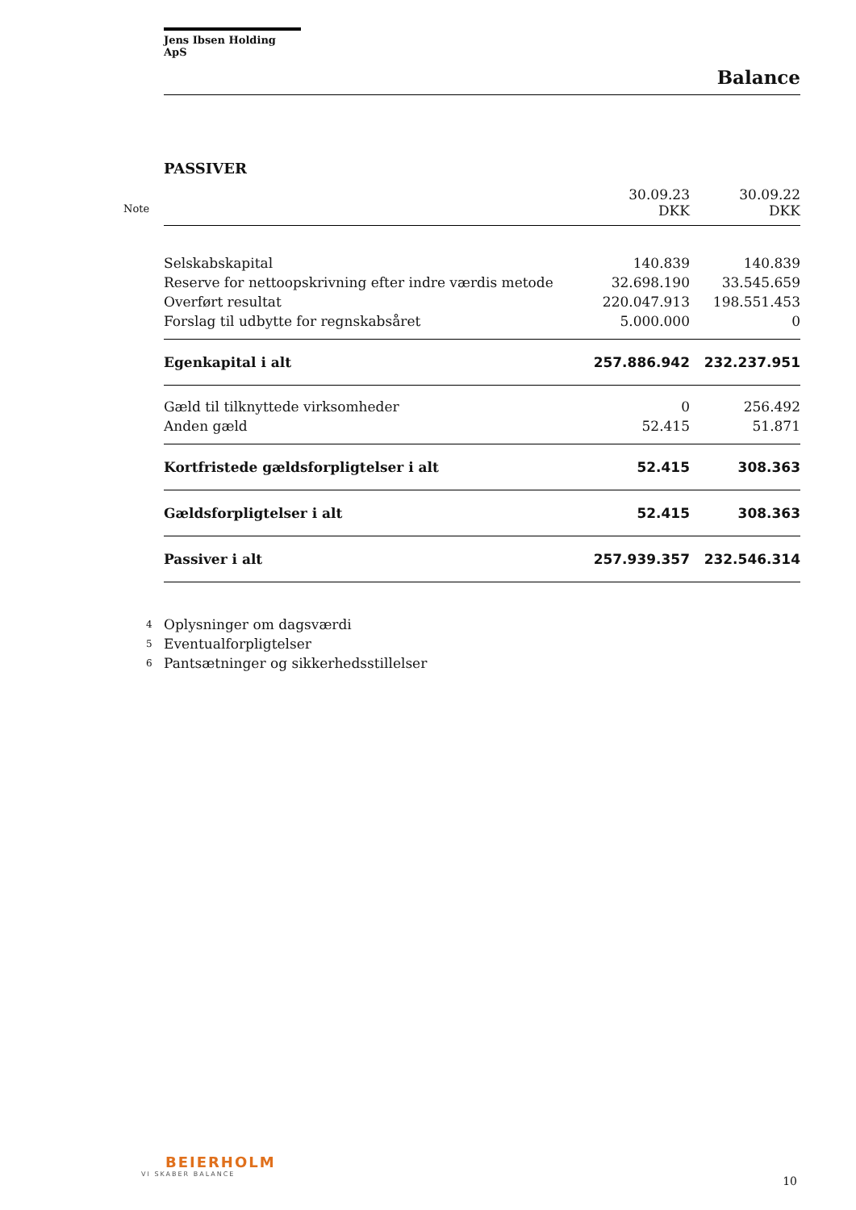Jens Ibsen Holding ApS
Balance
PASSIVER
| Note | 30.09.23 DKK | 30.09.22 DKK |
| Selskabskapital | 140.839 | 140.839 |
| Reserve for nettoopskrivning efter indre værdis metode | 32.698.190 | 33.545.659 |
| Overført resultat | 220.047.913 | 198.551.453 |
| Forslag til udbytte for regnskabsåret | 5.000.000 | 0 |
| Egenkapital i alt | 257.886.942 | 232.237.951 |
| Gæld til tilknyttede virksomheder | 0 | 256.492 |
| Anden gæld | 52.415 | 51.871 |
| Kortfristede gældsforpligtelser i alt | 52.415 | 308.363 |
| Gældsforpligtelser i alt | 52.415 | 308.363 |
| Passiver i alt | 257.939.357 | 232.546.314 |
4 Oplysninger om dagsværdi
5 Eventualforpligtelser
6 Pantsætninger og sikkerhedsstillelser
BEIERHOLM
VI SKABER BALANCE
10